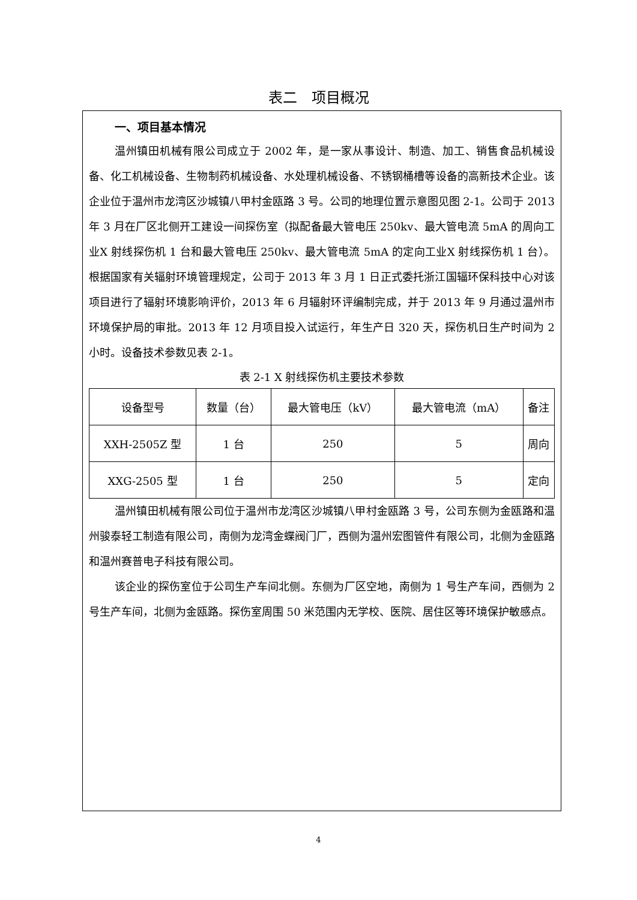表二　项目概况
一、项目基本情况
温州镇田机械有限公司成立于 2002 年，是一家从事设计、制造、加工、销售食品机械设备、化工机械设备、生物制药机械设备、水处理机械设备、不锈钢桶槽等设备的高新技术企业。该企业位于温州市龙湾区沙城镇八甲村金瓯路 3 号。公司的地理位置示意图见图 2-1。公司于 2013 年 3 月在厂区北侧开工建设一间探伤室（拟配备最大管电压 250kv、最大管电流 5mA 的周向工业X 射线探伤机 1 台和最大管电压 250kv、最大管电流 5mA 的定向工业X 射线探伤机 1 台）。根据国家有关辐射环境管理规定，公司于 2013 年 3 月 1 日正式委托浙江国辐环保科技中心对该项目进行了辐射环境影响评价，2013 年 6 月辐射环评编制完成，并于 2013 年 9 月通过温州市环境保护局的审批。2013 年 12 月项目投入试运行，年生产日 320 天，探伤机日生产时间为 2 小时。设备技术参数见表 2-1。
表 2-1 X 射线探伤机主要技术参数
| 设备型号 | 数量（台） | 最大管电压（kV） | 最大管电流（mA） | 备注 |
| --- | --- | --- | --- | --- |
| XXH-2505Z 型 | 1 台 | 250 | 5 | 周向 |
| XXG-2505 型 | 1 台 | 250 | 5 | 定向 |
温州镇田机械有限公司位于温州市龙湾区沙城镇八甲村金瓯路 3 号，公司东侧为金瓯路和温州骏泰轻工制造有限公司，南侧为龙湾金蝶阀门厂，西侧为温州宏图管件有限公司，北侧为金瓯路和温州赛普电子科技有限公司。
该企业的探伤室位于公司生产车间北侧。东侧为厂区空地，南侧为 1 号生产车间，西侧为 2 号生产车间，北侧为金瓯路。探伤室周围 50 米范围内无学校、医院、居住区等环境保护敏感点。
4